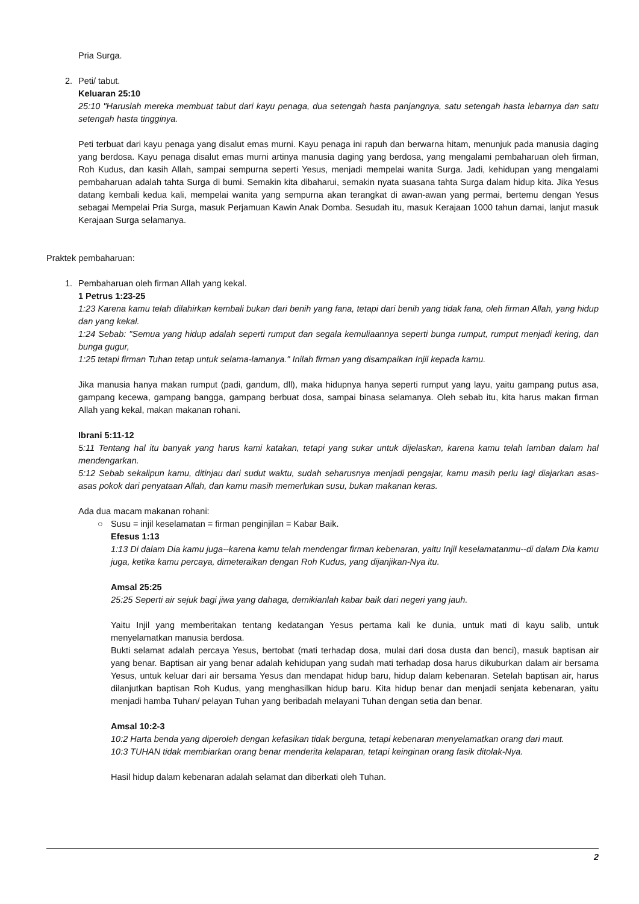Pria Surga.
2. Peti/ tabut.
Keluaran 25:10
25:10 "Haruslah mereka membuat tabut dari kayu penaga, dua setengah hasta panjangnya, satu setengah hasta lebarnya dan satu setengah hasta tingginya.
Peti terbuat dari kayu penaga yang disalut emas murni. Kayu penaga ini rapuh dan berwarna hitam, menunjuk pada manusia daging yang berdosa. Kayu penaga disalut emas murni artinya manusia daging yang berdosa, yang mengalami pembaharuan oleh firman, Roh Kudus, dan kasih Allah, sampai sempurna seperti Yesus, menjadi mempelai wanita Surga. Jadi, kehidupan yang mengalami pembaharuan adalah tahta Surga di bumi. Semakin kita dibaharui, semakin nyata suasana tahta Surga dalam hidup kita. Jika Yesus datang kembali kedua kali, mempelai wanita yang sempurna akan terangkat di awan-awan yang permai, bertemu dengan Yesus sebagai Mempelai Pria Surga, masuk Perjamuan Kawin Anak Domba. Sesudah itu, masuk Kerajaan 1000 tahun damai, lanjut masuk Kerajaan Surga selamanya.
Praktek pembaharuan:
1. Pembaharuan oleh firman Allah yang kekal.
1 Petrus 1:23-25
1:23 Karena kamu telah dilahirkan kembali bukan dari benih yang fana, tetapi dari benih yang tidak fana, oleh firman Allah, yang hidup dan yang kekal.
1:24 Sebab: "Semua yang hidup adalah seperti rumput dan segala kemuliaannya seperti bunga rumput, rumput menjadi kering, dan bunga gugur,
1:25 tetapi firman Tuhan tetap untuk selama-lamanya." Inilah firman yang disampaikan Injil kepada kamu.
Jika manusia hanya makan rumput (padi, gandum, dll), maka hidupnya hanya seperti rumput yang layu, yaitu gampang putus asa, gampang kecewa, gampang bangga, gampang berbuat dosa, sampai binasa selamanya. Oleh sebab itu, kita harus makan firman Allah yang kekal, makan makanan rohani.
Ibrani 5:11-12
5:11 Tentang hal itu banyak yang harus kami katakan, tetapi yang sukar untuk dijelaskan, karena kamu telah lamban dalam hal mendengarkan.
5:12 Sebab sekalipun kamu, ditinjau dari sudut waktu, sudah seharusnya menjadi pengajar, kamu masih perlu lagi diajarkan asas-asas pokok dari penyataan Allah, dan kamu masih memerlukan susu, bukan makanan keras.
Ada dua macam makanan rohani:
○ Susu = injil keselamatan = firman penginjilan = Kabar Baik.
Efesus 1:13
1:13 Di dalam Dia kamu juga--karena kamu telah mendengar firman kebenaran, yaitu Injil keselamatanmu--di dalam Dia kamu juga, ketika kamu percaya, dimeteraikan dengan Roh Kudus, yang dijanjikan-Nya itu.
Amsal 25:25
25:25 Seperti air sejuk bagi jiwa yang dahaga, demikianlah kabar baik dari negeri yang jauh.
Yaitu Injil yang memberitakan tentang kedatangan Yesus pertama kali ke dunia, untuk mati di kayu salib, untuk menyelamatkan manusia berdosa.
Bukti selamat adalah percaya Yesus, bertobat (mati terhadap dosa, mulai dari dosa dusta dan benci), masuk baptisan air yang benar. Baptisan air yang benar adalah kehidupan yang sudah mati terhadap dosa harus dikuburkan dalam air bersama Yesus, untuk keluar dari air bersama Yesus dan mendapat hidup baru, hidup dalam kebenaran. Setelah baptisan air, harus dilanjutkan baptisan Roh Kudus, yang menghasilkan hidup baru. Kita hidup benar dan menjadi senjata kebenaran, yaitu menjadi hamba Tuhan/ pelayan Tuhan yang beribadah melayani Tuhan dengan setia dan benar.
Amsal 10:2-3
10:2 Harta benda yang diperoleh dengan kefasikan tidak berguna, tetapi kebenaran menyelamatkan orang dari maut.
10:3 TUHAN tidak membiarkan orang benar menderita kelaparan, tetapi keinginan orang fasik ditolak-Nya.
Hasil hidup dalam kebenaran adalah selamat dan diberkati oleh Tuhan.
2